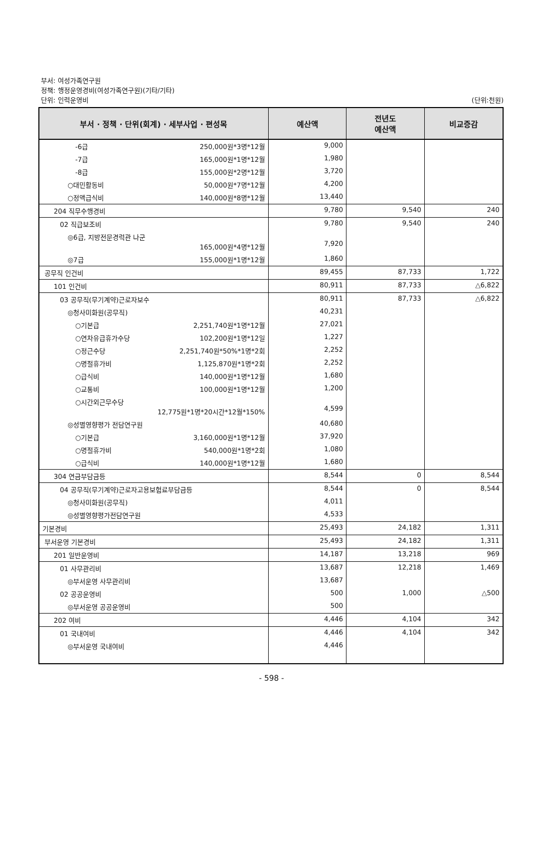부서: 여성가족연구원
정책: 행정운영경비(여성가족연구원)(기타/기타)
단위: 인력운영비
(단위:천원)
| 부서 · 정책 · 단위(회계) · 세부사업 · 편성목 | 예산액 | 전년도 예산액 | 비교증감 |
| --- | --- | --- | --- |
| -6급 250,000원*3명*12월 | 9,000 | | |
| -7급 165,000원*1명*12월 | 1,980 | | |
| -8급 155,000원*2명*12월 | 3,720 | | |
| ○대민활동비 50,000원*7명*12월 | 4,200 | | |
| ○정액급식비 140,000원*8명*12월 | 13,440 | | |
| 204 직무수행경비 | 9,780 | 9,540 | 240 |
| 02 직급보조비 | 9,780 | 9,540 | 240 |
| ◎6급, 지방전문경력관 나군 165,000원*4명*12월 | 7,920 | | |
| ◎7급 155,000원*1명*12월 | 1,860 | | |
| 공무직 인건비 | 89,455 | 87,733 | 1,722 |
| 101 인건비 | 80,911 | 87,733 | △6,822 |
| 03 공무직(무기계약)근로자보수 | 80,911 | 87,733 | △6,822 |
| ◎청사미화원(공무직) | 40,231 | | |
| ○기본급 2,251,740원*1명*12월 | 27,021 | | |
| ○연차유급휴가수당 102,200원*1명*12일 | 1,227 | | |
| ○정근수당 2,251,740원*50%*1명*2회 | 2,252 | | |
| ○명절휴가비 1,125,870원*1명*2회 | 2,252 | | |
| ○급식비 140,000원*1명*12월 | 1,680 | | |
| ○교통비 100,000원*1명*12월 | 1,200 | | |
| ○시간외근무수당 12,775원*1명*20시간*12월*150% | 4,599 | | |
| ◎성별영향평가 전담연구원 | 40,680 | | |
| ○기본급 3,160,000원*1명*12월 | 37,920 | | |
| ○명절휴가비 540,000원*1명*2회 | 1,080 | | |
| ○급식비 140,000원*1명*12월 | 1,680 | | |
| 304 연금부담금등 | 8,544 | 0 | 8,544 |
| 04 공무직(무기계약)근로자고용보험료부담금등 | 8,544 | 0 | 8,544 |
| ◎청사미화원(공무직) | 4,011 | | |
| ◎성별영향평가전담연구원 | 4,533 | | |
| 기본경비 | 25,493 | 24,182 | 1,311 |
| 부서운영 기본경비 | 25,493 | 24,182 | 1,311 |
| 201 일반운영비 | 14,187 | 13,218 | 969 |
| 01 사무관리비 | 13,687 | 12,218 | 1,469 |
| ◎부서운영 사무관리비 | 13,687 | | |
| 02 공공운영비 | 500 | 1,000 | △500 |
| ◎부서운영 공공운영비 | 500 | | |
| 202 여비 | 4,446 | 4,104 | 342 |
| 01 국내여비 | 4,446 | 4,104 | 342 |
| ◎부서운영 국내여비 | 4,446 | | |
- 598 -